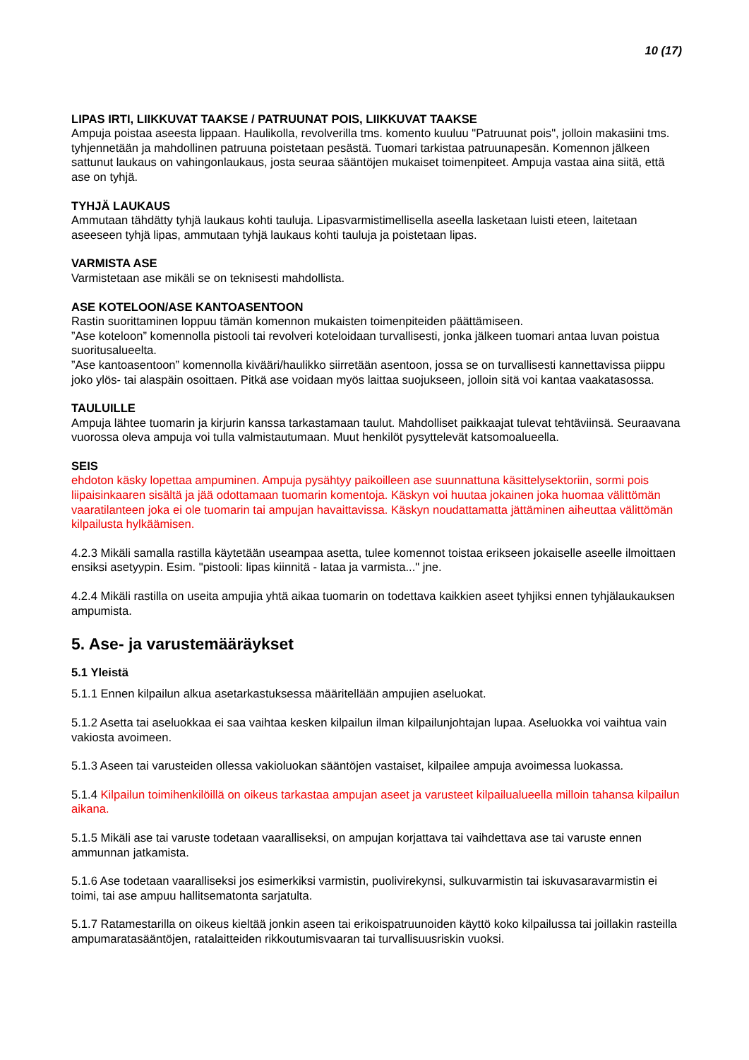10 (17)
LIPAS IRTI, LIIKKUVAT TAAKSE / PATRUUNAT POIS, LIIKKUVAT TAAKSE
Ampuja poistaa aseesta lippaan. Haulikolla, revolverilla tms. komento kuuluu "Patruunat pois", jolloin makasiini tms. tyhjennetään ja mahdollinen patruuna poistetaan pesästä. Tuomari tarkistaa patruunapesän. Komennon jälkeen sattunut laukaus on vahingonlaukaus, josta seuraa sääntöjen mukaiset toimenpiteet. Ampuja vastaa aina siitä, että ase on tyhjä.
TYHJÄ LAUKAUS
Ammutaan tähdätty tyhjä laukaus kohti tauluja. Lipasvarmistimellisella aseella lasketaan luisti eteen, laitetaan aseeseen tyhjä lipas, ammutaan tyhjä laukaus kohti tauluja ja poistetaan lipas.
VARMISTA ASE
Varmistetaan ase mikäli se on teknisesti mahdollista.
ASE KOTELOON/ASE KANTOASENTOON
Rastin suorittaminen loppuu tämän komennon mukaisten toimenpiteiden päättämiseen.
”Ase koteloon” komennolla pistooli tai revolveri koteloidaan turvallisesti, jonka jälkeen tuomari antaa luvan poistua suoritusalueelta.
”Ase kantoasentoon” komennolla kivääri/haulikko siirretään asentoon, jossa se on turvallisesti kannettavissa piippu joko ylös- tai alaspäin osoittaen. Pitkä ase voidaan myös laittaa suojukseen, jolloin sitä voi kantaa vaakatasossa.
TAULUILLE
Ampuja lähtee tuomarin ja kirjurin kanssa tarkastamaan taulut. Mahdolliset paikkaajat tulevat tehtäviinsä. Seuraavana vuorossa oleva ampuja voi tulla valmistautumaan. Muut henkilöt pysyttelevät katsomoalueella.
SEIS
ehdoton käsky lopettaa ampuminen. Ampuja pysähtyy paikoilleen ase suunnattuna käsittelysektoriin, sormi pois liipaisinkaaren sisältä ja jää odottamaan tuomarin komentoja. Käskyn voi huutaa jokainen joka huomaa välittömän vaaratilanteen joka ei ole tuomarin tai ampujan havaittavissa. Käskyn noudattamatta jättäminen aiheuttaa välittömän kilpailusta hylkäämisen.
4.2.3 Mikäli samalla rastilla käytetään useampaa asetta, tulee komennot toistaa erikseen jokaiselle aseelle ilmoittaen ensiksi asetyypin. Esim. "pistooli: lipas kiinnitä - lataa ja varmista..." jne.
4.2.4 Mikäli rastilla on useita ampujia yhtä aikaa tuomarin on todettava kaikkien aseet tyhjiksi ennen tyhjälaukauksen ampumista.
5. Ase- ja varustemääräykset
5.1 Yleistä
5.1.1 Ennen kilpailun alkua asetarkastuksessa määritellään ampujien aseluokat.
5.1.2 Asetta tai aseluokkaa ei saa vaihtaa kesken kilpailun ilman kilpailunjohtajan lupaa. Aseluokka voi vaihtua vain vakiosta avoimeen.
5.1.3 Aseen tai varusteiden ollessa vakioluokan sääntöjen vastaiset, kilpailee ampuja avoimessa luokassa.
5.1.4 Kilpailun toimihenkilöillä on oikeus tarkastaa ampujan aseet ja varusteet kilpailualueella milloin tahansa kilpailun aikana.
5.1.5 Mikäli ase tai varuste todetaan vaaralliseksi, on ampujan korjattava tai vaihdettava ase tai varuste ennen ammunnan jatkamista.
5.1.6 Ase todetaan vaaralliseksi jos esimerkiksi varmistin, puolivirekynsi, sulkuvarmistin tai iskuvasaravarmistin ei toimi, tai ase ampuu hallitsematonta sarjatulta.
5.1.7 Ratamestarilla on oikeus kieltää jonkin aseen tai erikoispatruunoiden käyttö koko kilpailussa tai joillakin rasteilla ampumaratasääntöjen, ratalaitteiden rikkoutumisvaaran tai turvallisuusriskin vuoksi.